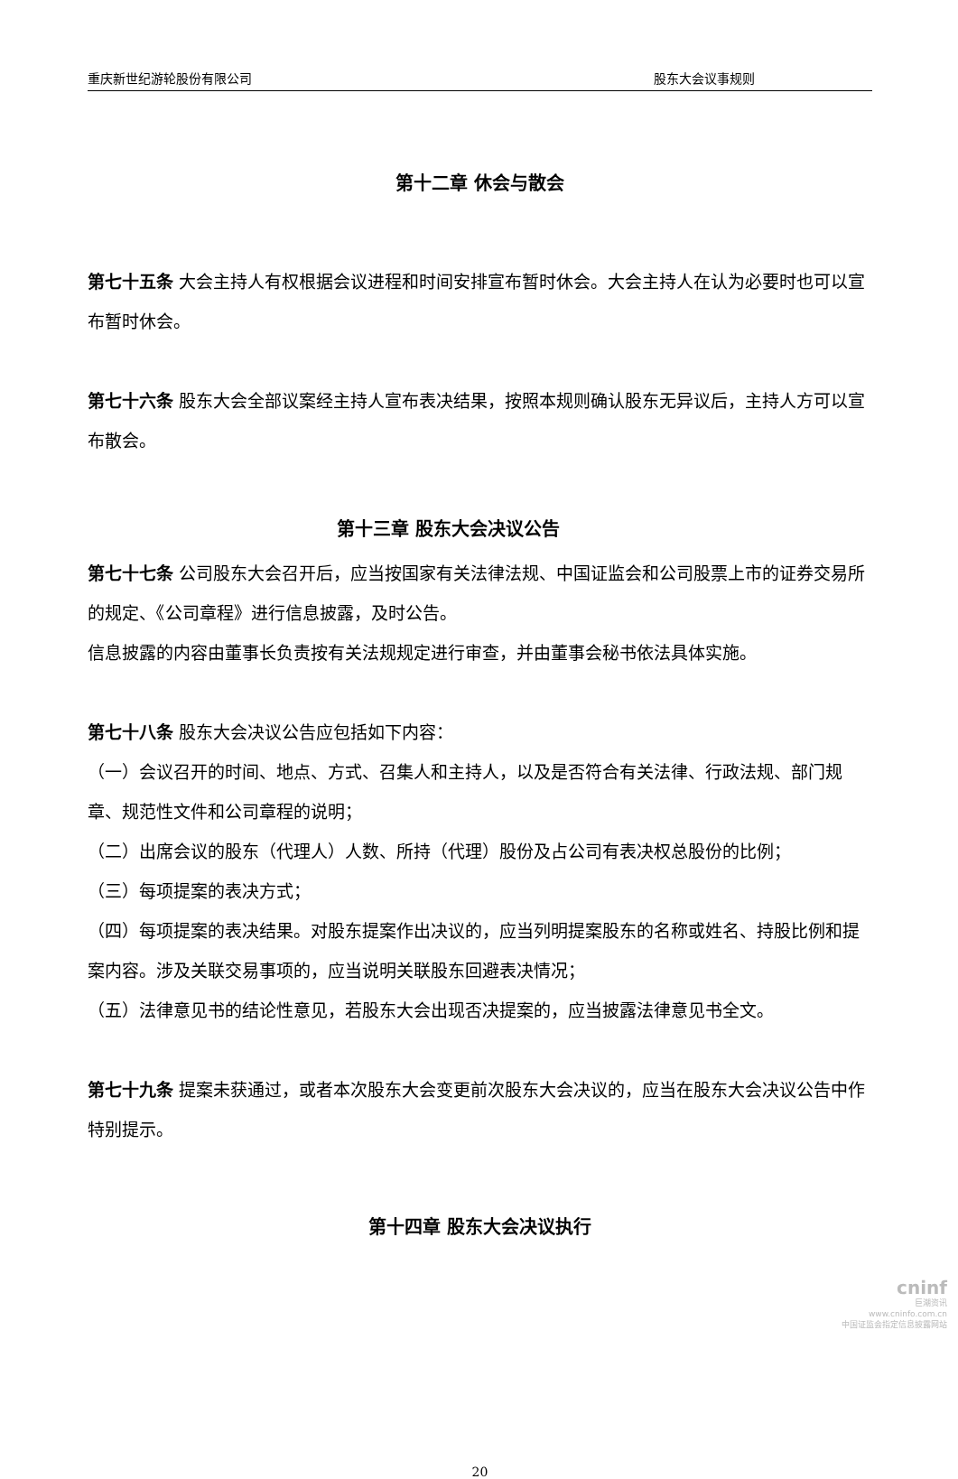重庆新世纪游轮股份有限公司 股东大会议事规则
第十二章 休会与散会
第七十五条 大会主持人有权根据会议进程和时间安排宣布暂时休会。大会主持人在认为必要时也可以宣布暂时休会。
第七十六条 股东大会全部议案经主持人宣布表决结果，按照本规则确认股东无异议后，主持人方可以宣布散会。
第十三章 股东大会决议公告
第七十七条 公司股东大会召开后，应当按国家有关法律法规、中国证监会和公司股票上市的证券交易所的规定、《公司章程》进行信息披露，及时公告。
信息披露的内容由董事长负责按有关法规规定进行审查，并由董事会秘书依法具体实施。
第七十八条 股东大会决议公告应包括如下内容：
（一）会议召开的时间、地点、方式、召集人和主持人，以及是否符合有关法律、行政法规、部门规章、规范性文件和公司章程的说明；
（二）出席会议的股东（代理人）人数、所持（代理）股份及占公司有表决权总股份的比例；
（三）每项提案的表决方式；
（四）每项提案的表决结果。对股东提案作出决议的，应当列明提案股东的名称或姓名、持股比例和提案内容。涉及关联交易事项的，应当说明关联股东回避表决情况；
（五）法律意见书的结论性意见，若股东大会出现否决提案的，应当披露法律意见书全文。
第七十九条 提案未获通过，或者本次股东大会变更前次股东大会决议的，应当在股东大会决议公告中作特别提示。
第十四章 股东大会决议执行
20
cninf
巨潮资讯
www.cninfo.com.cn
中国证监会指定信息披露网站